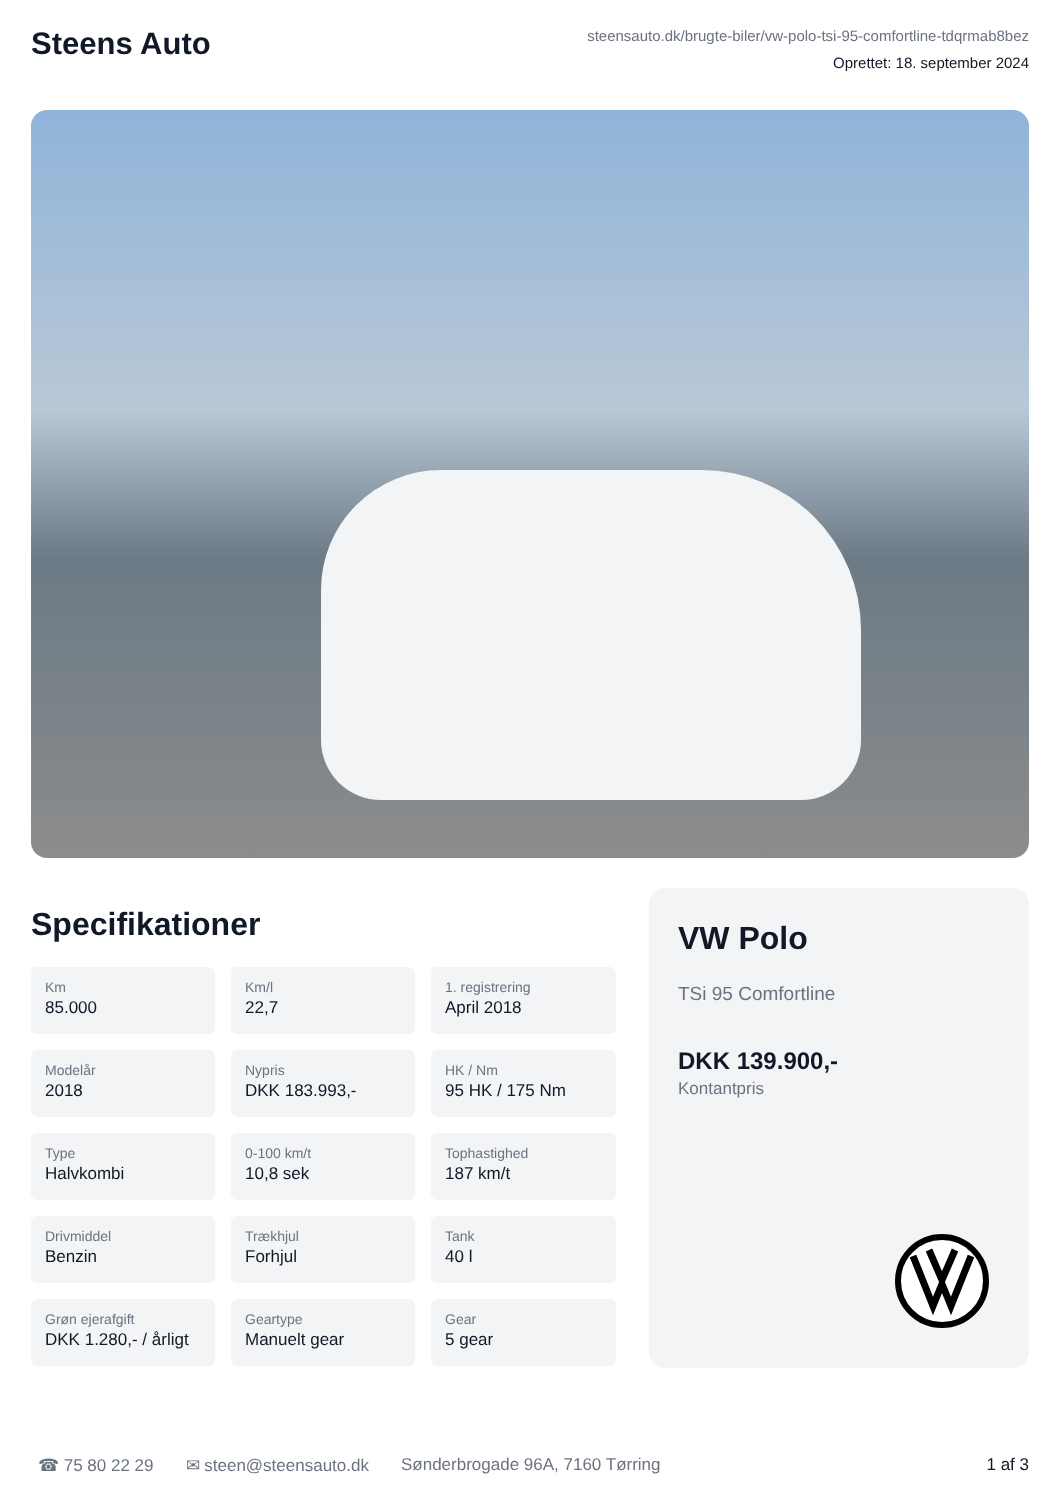Steens Auto
steensauto.dk/brugte-biler/vw-polo-tsi-95-comfortline-tdqrmab8bez
Oprettet: 18. september 2024
Specifikationer
Km
85.000
Km/l
22,7
1. registrering
April 2018
Modelår
2018
Nypris
DKK 183.993,-
HK / Nm
95 HK / 175 Nm
Type
Halvkombi
0-100 km/t
10,8 sek
Tophastighed
187 km/t
Drivmiddel
Benzin
Trækhjul
Forhjul
Tank
40 l
Grøn ejerafgift
DKK 1.280,- / årligt
Geartype
Manuelt gear
Gear
5 gear
VW Polo
TSi 95 Comfortline
DKK 139.900,-
Kontantpris
☎ 75 80 22 29 ✉ steen@steensauto.dk Sønderbrogade 96A, 7160 Tørring 1 af 3